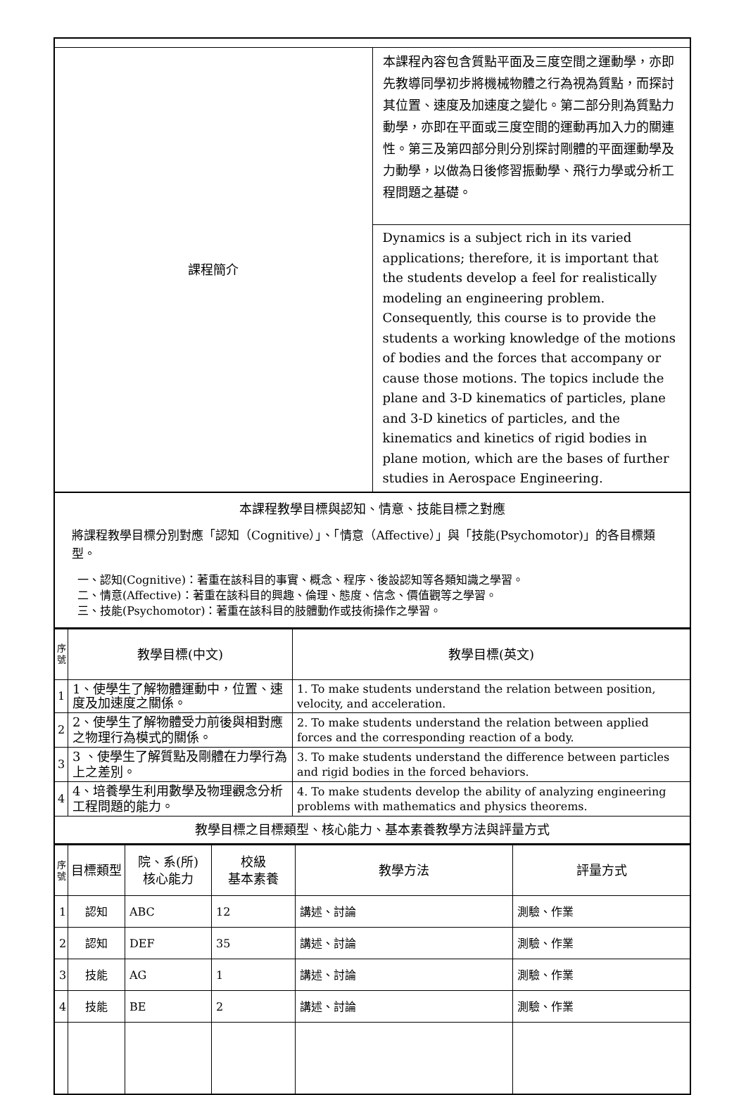| 課程簡介 | 本課程內容包含質點平面及三度空間之運動學，亦即先教導同學初步將機械物體之行為視為質點，而探討其位置、速度及加速度之變化。第二部分則為質點力動學，亦即在平面或三度空間的運動再加入力的關連性。第三及第四部分則分別探討剛體的平面運動學及力動學，以做為日後修習振動學、飛行力學或分析工程問題之基礎。 |
| | Dynamics is a subject rich in its varied applications; therefore, it is important that the students develop a feel for realistically modeling an engineering problem. Consequently, this course is to provide the students a working knowledge of the motions of bodies and the forces that accompany or cause those motions. The topics include the plane and 3-D kinematics of particles, plane and 3-D kinetics of particles, and the kinematics and kinetics of rigid bodies in plane motion, which are the bases of further studies in Aerospace Engineering. |
| 本課程教學目標與認知、情意、技能目標之對應 將課程教學目標分別對應「認知（Cognitive）」、「情意（Affective）」與「技能(Psychomotor)」的各目標類型。 一、認知(Cognitive)：著重在該科目的事實、概念、程序、後設認知等各類知識之學習。 二、情意(Affective)：著重在該科目的興趣、倫理、態度、信念、價值觀等之學習。 三、技能(Psychomotor)：著重在該科目的肢體動作或技術操作之學習。 | |
| 序 號 | 教學目標(中文) | 教學目標(英文) |
| 1 | 1、使學生了解物體運動中，位置、速度及加速度之關係。 | 1. To make students understand the relation between position, velocity, and acceleration. |
| 2 | 2、使學生了解物體受力前後與相對應之物理行為模式的關係。 | 2. To make students understand the relation between applied forces and the corresponding reaction of a body. |
| 3 | 3 、使學生了解質點及剛體在力學行為上之差別。 | 3. To make students understand the difference between particles and rigid bodies in the forced behaviors. |
| 4 | 4、培養學生利用數學及物理觀念分析工程問題的能力。 | 4. To make students develop the ability of analyzing engineering problems with mathematics and physics theorems. |
| 教學目標之目標類型、核心能力、基本素養教學方法與評量方式 | | |
| 序 號 | 目標類型 | 院、系(所) 核心能力 | 校級 基本素養 | 教學方法 | 評量方式 |
| 1 | 認知 | ABC | 12 | 講述、討論 | 測驗、作業 |
| 2 | 認知 | DEF | 35 | 講述、討論 | 測驗、作業 |
| 3 | 技能 | AG | 1 | 講述、討論 | 測驗、作業 |
| 4 | 技能 | BE | 2 | 講述、討論 | 測驗、作業 |